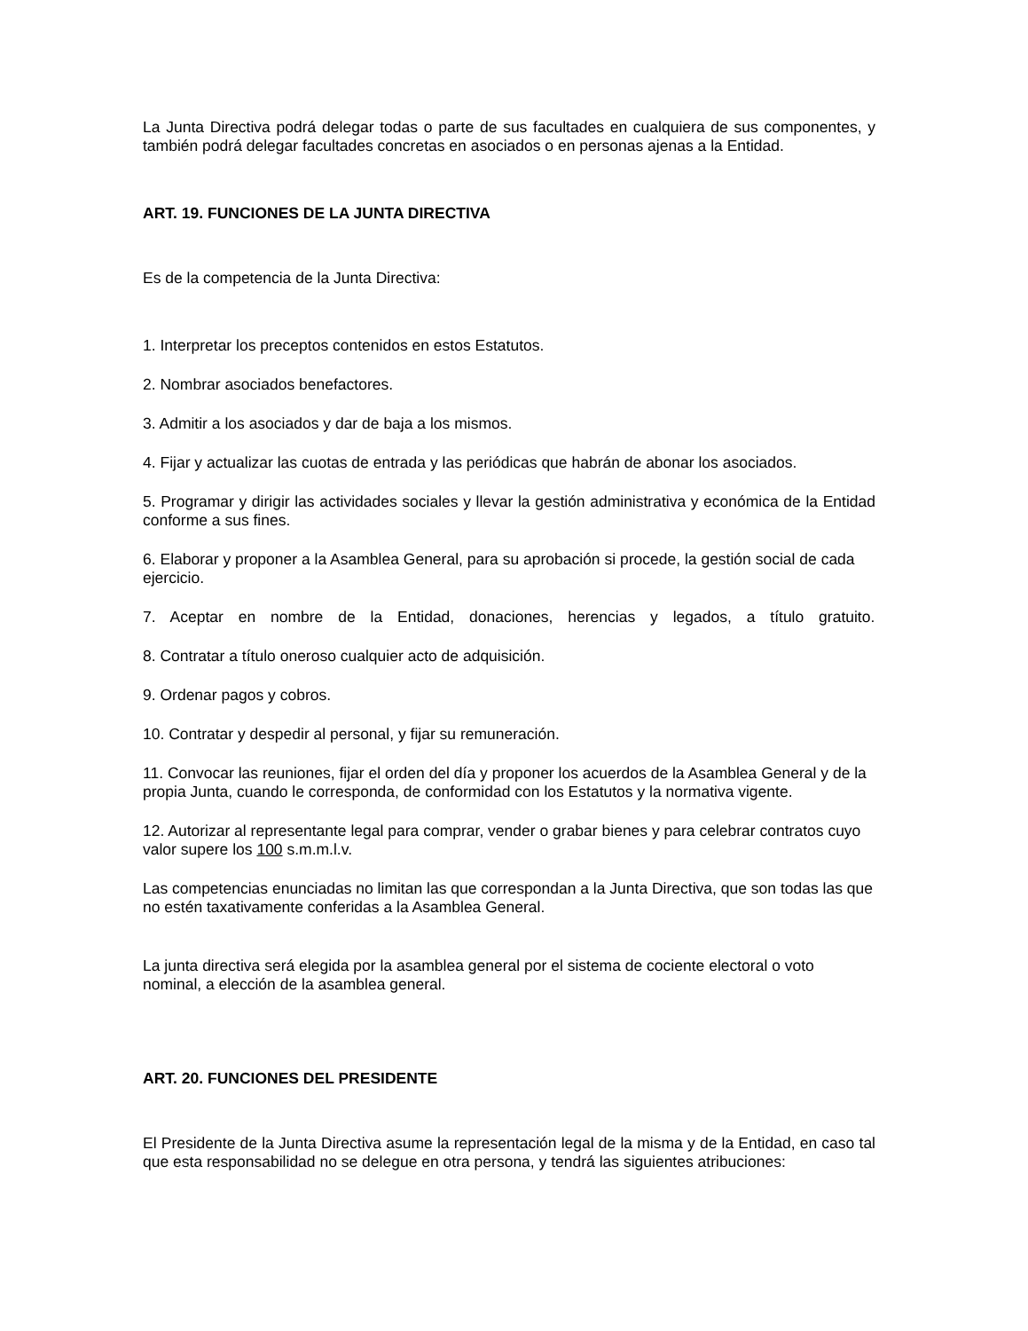La Junta Directiva podrá delegar todas o parte de sus facultades en cualquiera de sus componentes, y también podrá delegar facultades concretas en asociados o en personas ajenas a la Entidad.
ART. 19. FUNCIONES DE LA JUNTA DIRECTIVA
Es de la competencia de la Junta Directiva:
1. Interpretar los preceptos contenidos en estos Estatutos.
2. Nombrar asociados benefactores.
3. Admitir a los asociados y dar de baja a los mismos.
4. Fijar y actualizar las cuotas de entrada y las periódicas que habrán de abonar los asociados.
5. Programar y dirigir las actividades sociales y llevar la gestión administrativa y económica de la Entidad conforme a sus fines.
6. Elaborar y proponer a la Asamblea General, para su aprobación si procede, la gestión social de cada ejercicio.
7. Aceptar en nombre de la Entidad, donaciones, herencias y legados, a título gratuito.
8. Contratar a título oneroso cualquier acto de adquisición.
9. Ordenar pagos y cobros.
10. Contratar y despedir al personal, y fijar su remuneración.
11. Convocar las reuniones, fijar el orden del día y proponer los acuerdos de la Asamblea General y de la propia Junta, cuando le corresponda, de conformidad con los Estatutos y la normativa vigente.
12. Autorizar al representante legal para comprar, vender o grabar bienes y para celebrar contratos cuyo valor supere los 100 s.m.m.l.v.
Las competencias enunciadas no limitan las que correspondan a la Junta Directiva, que son todas las que no estén taxativamente conferidas a la Asamblea General.
La junta directiva será elegida por la asamblea general por el sistema de cociente electoral o voto nominal, a elección de la asamblea general.
ART. 20. FUNCIONES DEL PRESIDENTE
El Presidente de la Junta Directiva asume la representación legal de la misma y de la Entidad, en caso tal que esta responsabilidad no se delegue en otra persona, y tendrá las siguientes atribuciones: